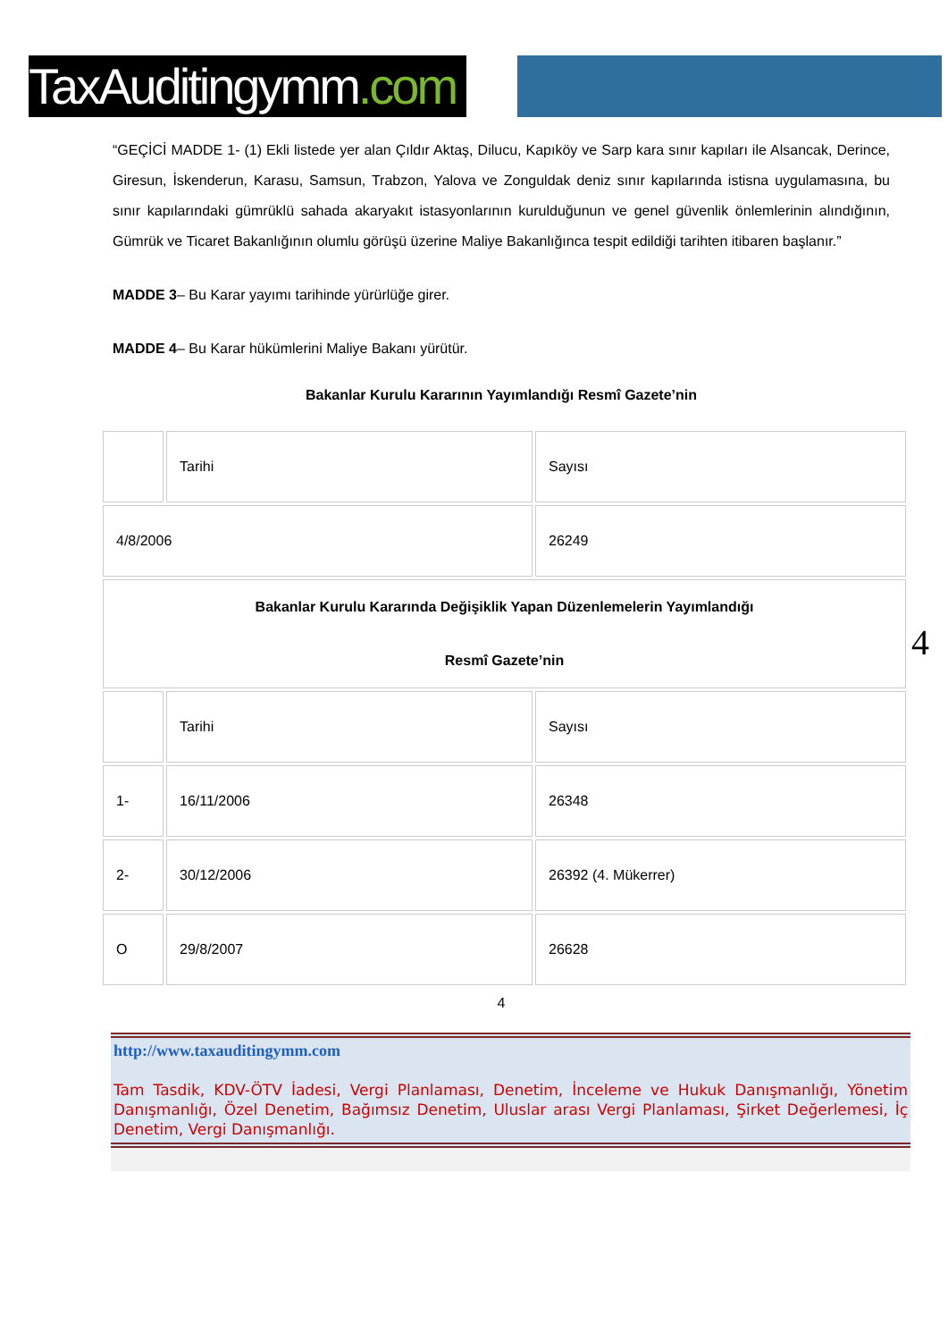TaxAuditingymm.com
“GEÇİCİ MADDE 1- (1) Ekli listede yer alan Çıldır Aktaş, Dilucu, Kapıköy ve Sarp kara sınır kapıları ile Alsancak, Derince, Giresun, İskenderun, Karasu, Samsun, Trabzon, Yalova ve Zonguldak deniz sınır kapılarında istisna uygulamasına, bu sınır kapılarındaki gümrüklü sahada akaryakıt istasyonlarının kurulduğunun ve genel güvenlik önlemlerinin alındığının, Gümrük ve Ticaret Bakanlığının olumlu görüşü üzerine Maliye Bakanlığınca tespit edildiği tarihten itibaren başlanır.”
MADDE 3– Bu Karar yayımı tarihinde yürürlüğe girer.
MADDE 4– Bu Karar hükümlerini Maliye Bakanı yürütür.
Bakanlar Kurulu Kararının Yayımlandığı Resmî Gazete’nin
| | Tarihi | Sayısı |
| 4/8/2006 | | 26249 |
| Bakanlar Kurulu Kararında Değişiklik Yapan Düzenlemelerin Yayımlandığı Resmî Gazete’nin | | |
| | Tarihi | Sayısı |
| 1- | 16/11/2006 | 26348 |
| 2- | 30/12/2006 | 26392 (4. Mükerrer) |
| O | 29/8/2007 | 26628 |
4
4
http://www.taxauditingymm.com
Tam Tasdik, KDV-ÖTV İadesi, Vergi Planlaması, Denetim, İnceleme ve Hukuk Danışmanlığı, Yönetim Danışmanlığı, Özel Denetim, Bağımsız Denetim, Uluslar arası Vergi Planlaması, Şirket Değerlemesi, İç Denetim, Vergi Danışmanlığı.